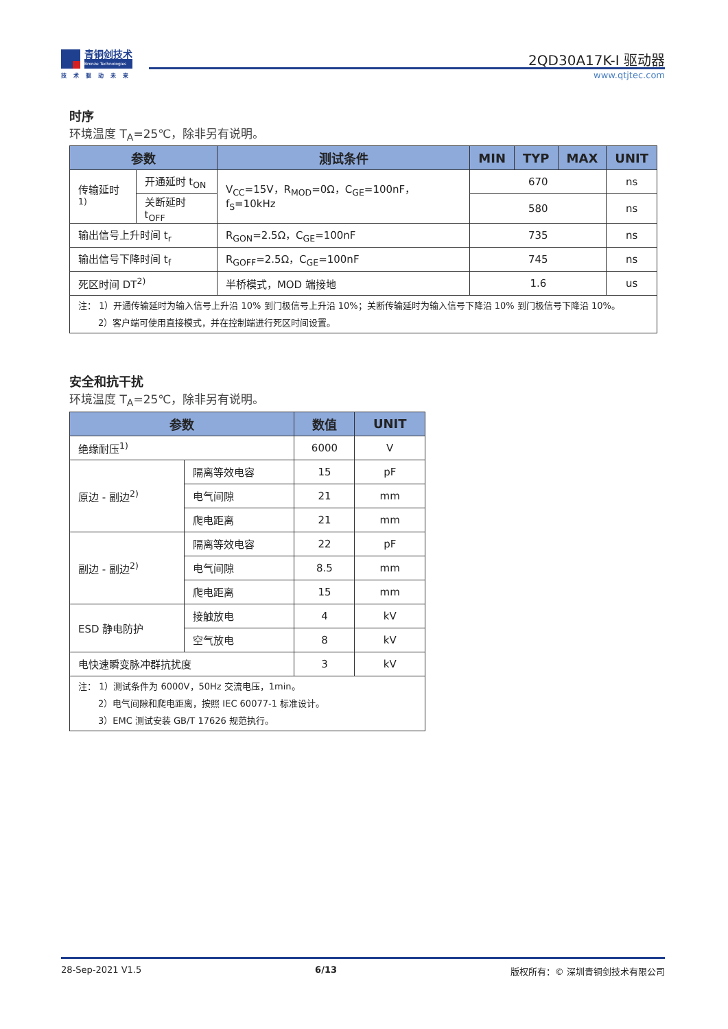青铜剑技术
Bronze Technologies
技术驱动未来
2QD30A17K-I 驱动器
www.qtjtec.com
时序
环境温度 T<sub>A</sub>=25℃，除非另有说明。
| 参数 | | 测试条件 | MIN | TYP | MAX | UNIT |
| --- | --- | --- | --- | --- | --- | --- |
| 传输延时<sup>1)</sup> | 开通延时 t<sub>ON</sub> | V<sub>CC</sub>=15V，R<sub>MOD</sub>=0Ω，C<sub>GE</sub>=100nF，f<sub>S</sub>=10kHz | 670 | | | ns |
| | 关断延时 t<sub>OFF</sub> | | 580 | | | ns |
| 输出信号上升时间 t<sub>r</sub> | | R<sub>GON</sub>=2.5Ω，C<sub>GE</sub>=100nF | 735 | | | ns |
| 输出信号下降时间 t<sub>f</sub> | | R<sub>GOFF</sub>=2.5Ω，C<sub>GE</sub>=100nF | 745 | | | ns |
| 死区时间 DT<sup>2)</sup> | | 半桥模式，MOD 端接地 | 1.6 | | | us |
| 注： 1）开通传输延时为输入信号上升沿 10% 到门极信号上升沿 10%；关断传输延时为输入信号下降沿 10% 到门极信号下降沿 10%。 2）客户端可使用直接模式，并在控制端进行死区时间设置。 | | | | | | |
安全和抗干扰
环境温度 T<sub>A</sub>=25℃，除非另有说明。
| 参数 | | 数值 | UNIT |
| --- | --- | --- | --- |
| 绝缘耐压<sup>1)</sup> | | 6000 | V |
| 原边 - 副边<sup>2)</sup> | 隔离等效电容 | 15 | pF |
| | 电气间隙 | 21 | mm |
| | 爬电距离 | 21 | mm |
| 副边 - 副边<sup>2)</sup> | 隔离等效电容 | 22 | pF |
| | 电气间隙 | 8.5 | mm |
| | 爬电距离 | 15 | mm |
| ESD 静电防护 | 接触放电 | 4 | kV |
| | 空气放电 | 8 | kV |
| 电快速瞬变脉冲群抗扰度 | | 3 | kV |
| 注： 1）测试条件为 6000V，50Hz 交流电压，1min。 2）电气间隙和爬电距离，按照 IEC 60077-1 标准设计。 3）EMC 测试安装 GB/T 17626 规范执行。 | | | |
28-Sep-2021 V1.5 6/13 版权所有：© 深圳青铜剑技术有限公司